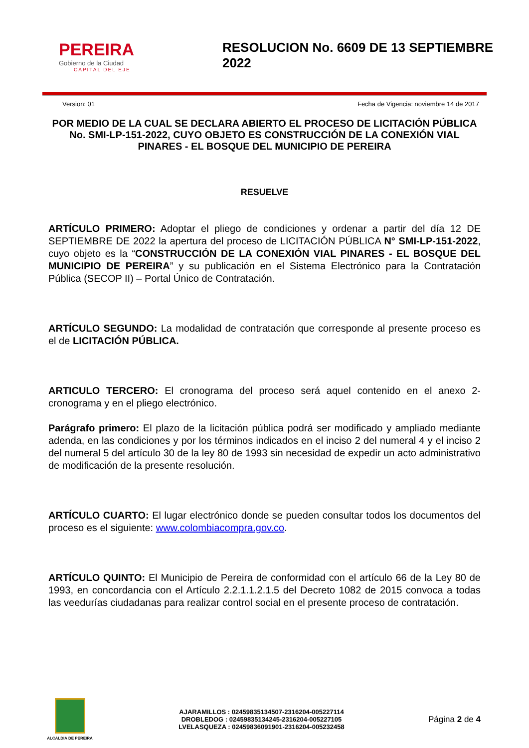PEREIRA
Gobierno de la Ciudad
CAPITAL DEL EJE
RESOLUCION No. 6609 DE 13 SEPTIEMBRE 2022
Version: 01 Fecha de Vigencia: noviembre 14 de 2017
POR MEDIO DE LA CUAL SE DECLARA ABIERTO EL PROCESO DE LICITACIÓN PÚBLICA No. SMI-LP-151-2022, CUYO OBJETO ES CONSTRUCCIÓN DE LA CONEXIÓN VIAL PINARES - EL BOSQUE DEL MUNICIPIO DE PEREIRA
RESUELVE
ARTÍCULO PRIMERO: Adoptar el pliego de condiciones y ordenar a partir del día 12 DE SEPTIEMBRE DE 2022 la apertura del proceso de LICITACIÓN PÚBLICA N° SMI-LP-151-2022, cuyo objeto es la “CONSTRUCCIÓN DE LA CONEXIÓN VIAL PINARES - EL BOSQUE DEL MUNICIPIO DE PEREIRA” y su publicación en el Sistema Electrónico para la Contratación Pública (SECOP II) – Portal Único de Contratación.
ARTÍCULO SEGUNDO: La modalidad de contratación que corresponde al presente proceso es el de LICITACIÓN PÚBLICA.
ARTICULO TERCERO: El cronograma del proceso será aquel contenido en el anexo 2-cronograma y en el pliego electrónico.
Parágrafo primero: El plazo de la licitación pública podrá ser modificado y ampliado mediante adenda, en las condiciones y por los términos indicados en el inciso 2 del numeral 4 y el inciso 2 del numeral 5 del artículo 30 de la ley 80 de 1993 sin necesidad de expedir un acto administrativo de modificación de la presente resolución.
ARTÍCULO CUARTO: El lugar electrónico donde se pueden consultar todos los documentos del proceso es el siguiente: www.colombiacompra.gov.co.
ARTÍCULO QUINTO: El Municipio de Pereira de conformidad con el artículo 66 de la Ley 80 de 1993, en concordancia con el Artículo 2.2.1.1.2.1.5 del Decreto 1082 de 2015 convoca a todas las veedurías ciudadanas para realizar control social en el presente proceso de contratación.
ALCALDIA DE PEREIRA
AJARAMILLOS : 02459835134507-2316204-005227114
DROBLEDOG : 02459835134245-2316204-005227105
LVELASQUEZA : 02459836091901-2316204-005232458
Página 2 de 4